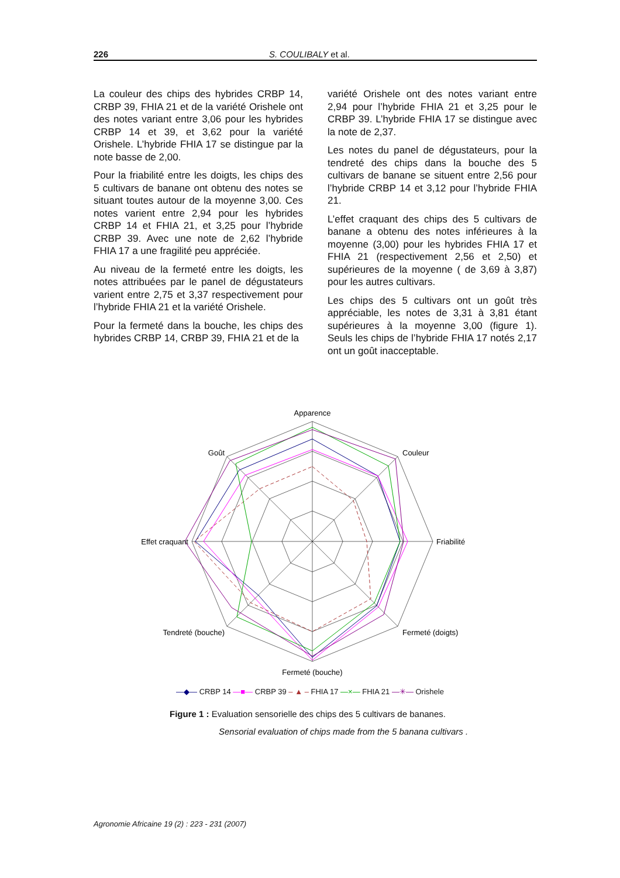226 S. COULIBALY et al.
La couleur des chips des hybrides CRBP 14, CRBP 39, FHIA 21 et de la variété Orishele ont des notes variant entre 3,06 pour les hybrides CRBP 14 et 39, et 3,62 pour la variété Orishele. L’hybride FHIA 17 se distingue par la note basse de 2,00.
Pour la friabilité entre les doigts, les chips des 5 cultivars de banane ont obtenu des notes se situant toutes autour de la moyenne 3,00. Ces notes varient entre 2,94 pour les hybrides CRBP 14 et FHIA 21, et 3,25 pour l’hybride CRBP 39. Avec une note de 2,62 l’hybride FHIA 17 a une fragilité peu appréciée.
Au niveau de la fermeté entre les doigts, les notes attribuées par le panel de dégustateurs varient entre 2,75 et 3,37 respectivement pour l’hybride FHIA 21 et la variété Orishele.
Pour la fermeté dans la bouche, les chips des hybrides CRBP 14, CRBP 39, FHIA 21 et de la
variété Orishele ont des notes variant entre 2,94 pour l’hybride FHIA 21 et 3,25 pour le CRBP 39. L’hybride FHIA 17 se distingue avec la note de 2,37.
Les notes du panel de dégustateurs, pour la tendreté des chips dans la bouche des 5 cultivars de banane se situent entre 2,56 pour l’hybride CRBP 14 et 3,12 pour l’hybride FHIA 21.
L’effet craquant des chips des 5 cultivars de banane a obtenu des notes inférieures à la moyenne (3,00) pour les hybrides FHIA 17 et FHIA 21 (respectivement 2,56 et 2,50) et supérieures de la moyenne ( de 3,69 à 3,87) pour les autres cultivars.
Les chips des 5 cultivars ont un goût très appréciable, les notes de 3,31 à 3,81 étant supérieures à la moyenne 3,00 (figure 1). Seuls les chips de l’hybride FHIA 17 notés 2,17 ont un goût inacceptable.
Apparence
Couleur
Friabilité
Fermeté (doigts)
Fermeté (bouche)
Tendreté (bouche)
Effet craquant
Goût
—◆— CRBP 14 —■— CRBP 39 – ▲ – FHIA 17 —×— FHIA 21 —✳— Orishele
Figure 1 : Evaluation sensorielle des chips des 5 cultivars de bananes.
Sensorial evaluation of chips made from the 5 banana cultivars .
Agronomie Africaine 19 (2) : 223 - 231 (2007)